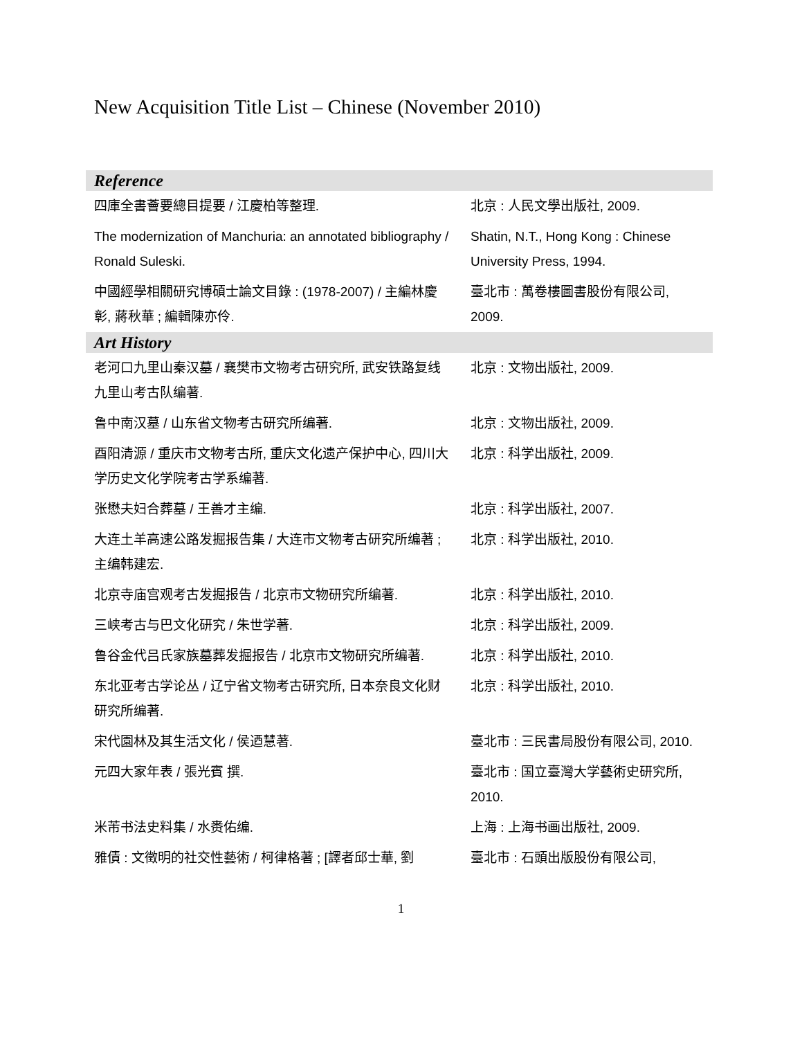New Acquisition Title List – Chinese (November 2010)
| Reference | |
| --- | --- |
| 四庫全書薈要總目提要 / 江慶柏等整理. | 北京 : 人民文學出版社, 2009. |
| The modernization of Manchuria: an annotated bibliography / Ronald Suleski. | Shatin, N.T., Hong Kong : Chinese University Press, 1994. |
| 中國經學相關研究博碩士論文目錄 : (1978-2007) / 主編林慶彰, 蔣秋華 ; 編輯陳亦伶. | 臺北市 : 萬卷樓圖書股份有限公司, 2009. |
| Art History | |
| 老河口九里山秦汉墓 / 襄樊市文物考古研究所, 武安铁路复线九里山考古队编著. | 北京 : 文物出版社, 2009. |
| 鲁中南汉墓 / 山东省文物考古研究所编著. | 北京 : 文物出版社, 2009. |
| 酉阳清源 / 重庆市文物考古所, 重庆文化遗产保护中心, 四川大学历史文化学院考古学系编著. | 北京 : 科学出版社, 2009. |
| 张懋夫妇合葬墓 / 王善才主编. | 北京 : 科学出版社, 2007. |
| 大连土羊高速公路发掘报告集 / 大连市文物考古研究所编著 ; 主编韩建宏. | 北京 : 科学出版社, 2010. |
| 北京寺庙宫观考古发掘报告 / 北京市文物研究所编著. | 北京 : 科学出版社, 2010. |
| 三峡考古与巴文化研究 / 朱世学著. | 北京 : 科学出版社, 2009. |
| 鲁谷金代吕氏家族墓葬发掘报告 / 北京市文物研究所编著. | 北京 : 科学出版社, 2010. |
| 东北亚考古学论丛 / 辽宁省文物考古研究所, 日本奈良文化财研究所编著. | 北京 : 科学出版社, 2010. |
| 宋代園林及其生活文化 / 侯迺慧著. | 臺北市 : 三民書局股份有限公司, 2010. |
| 元四大家年表 / 張光賓 撰. | 臺北市 : 国立臺灣大学藝術史研究所, 2010. |
| 米芾书法史料集 / 水赉佑编. | 上海 : 上海书画出版社, 2009. |
| 雅債 : 文徵明的社交性藝術 / 柯律格著 ; [譯者邱士華, 劉 | 臺北市 : 石頭出版股份有限公司, |
1